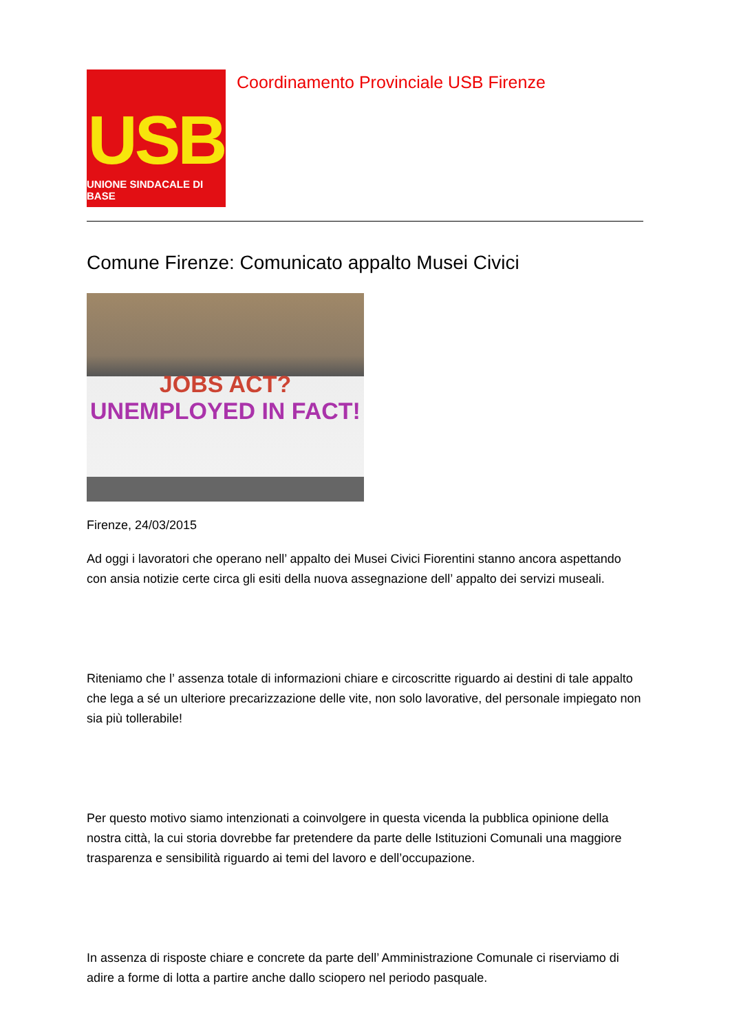USB
UNIONE SINDACALE DI BASE
Coordinamento Provinciale USB Firenze
Comune Firenze: Comunicato appalto Musei Civici
JOBS ACT?
UNEMPLOYED IN FACT!
Firenze, 24/03/2015
Ad oggi i lavoratori che operano nell’ appalto dei Musei Civici Fiorentini stanno ancora aspettando con ansia notizie certe circa gli esiti della nuova assegnazione dell’ appalto dei servizi museali.
Riteniamo che l’ assenza totale di informazioni chiare e circoscritte riguardo ai destini di tale appalto che lega a sé un ulteriore precarizzazione delle vite, non solo lavorative, del personale impiegato non sia più tollerabile!
Per questo motivo siamo intenzionati a coinvolgere in questa vicenda la pubblica opinione della nostra città, la cui storia dovrebbe far pretendere da parte delle Istituzioni Comunali una maggiore trasparenza e sensibilità riguardo ai temi del lavoro e dell’occupazione.
In assenza di risposte chiare e concrete da parte dell’ Amministrazione Comunale ci riserviamo di adire a forme di lotta a partire anche dallo sciopero nel periodo pasquale.